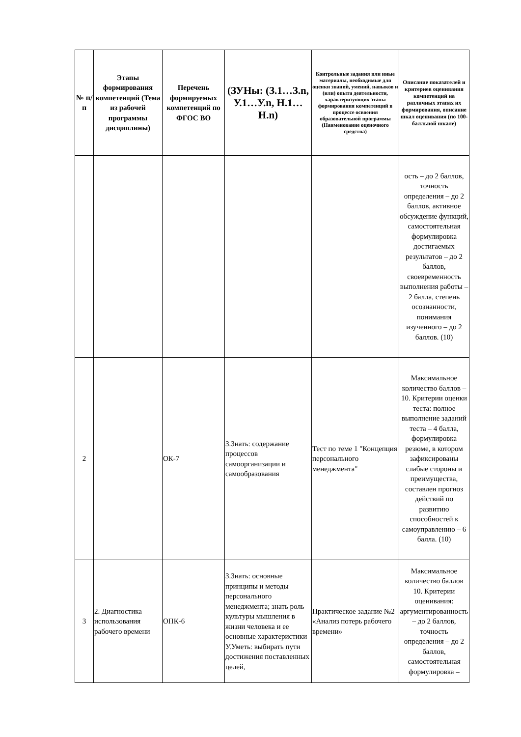| № п/п | Этапы формирования компетенций (Тема из рабочей программы дисциплины) | Перечень формируемых компетенций по ФГОС ВО | (ЗУНы: (З.1…З.n, У.1…У.n, Н.1…Н.n) | Контрольные задания или иные материалы, необходимые для оценки знаний, умений, навыков и (или) опыта деятельности, характеризующих этапы формирования компетенций в процессе освоения образовательной программы (Наименование оценочного средства) | Описание показателей и критериев оценивания компетенций на различных этапах их формирования, описание шкал оценивания (по 100-балльной шкале) |
| --- | --- | --- | --- | --- | --- |
| | | | | | ость – до 2 баллов, точность определения – до 2 баллов, активное обсуждение функций, самостоятельная формулировка достигаемых результатов – до 2 баллов, своевременность выполнения работы – 2 балла, степень осознанности, понимания изученного – до 2 баллов. (10) |
| 2 | | ОК-7 | З.Знать: содержание процессов самоорганизации и самообразования | Тест по теме 1 "Концепция персонального менеджмента" | Максимальное количество баллов – 10. Критерии оценки теста: полное выполнение заданий теста – 4 балла, формулировка резюме, в котором зафиксированы слабые стороны и преимущества, составлен прогноз действий по развитию способностей к самоуправлению – 6 балла. (10) |
| 3 | 2. Диагностика использования рабочего времени | ОПК-6 | З.Знать: основные принципы и методы персонального менеджмента; знать роль культуры мышления в жизни человека и ее основные характеристики У.Уметь: выбирать пути достижения поставленных целей, | Практическое задание №2 «Анализ потерь рабочего времени» | Максимальное количество баллов 10. Критерии оценивания: аргументированность – до 2 баллов, точность определения – до 2 баллов, самостоятельная формулировка – |